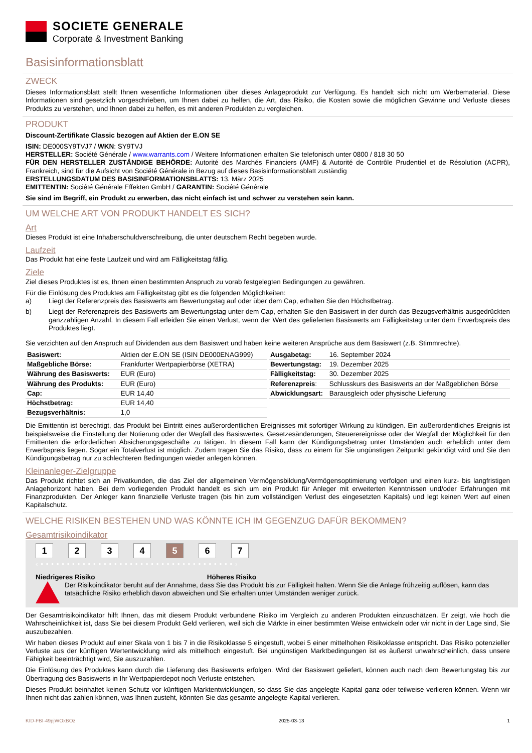SOCIETE GENERALE
Corporate & Investment Banking
Basisinformationsblatt
ZWECK
Dieses Informationsblatt stellt Ihnen wesentliche Informationen über dieses Anlageprodukt zur Verfügung. Es handelt sich nicht um Werbematerial. Diese Informationen sind gesetzlich vorgeschrieben, um Ihnen dabei zu helfen, die Art, das Risiko, die Kosten sowie die möglichen Gewinne und Verluste dieses Produkts zu verstehen, und Ihnen dabei zu helfen, es mit anderen Produkten zu vergleichen.
PRODUKT
Discount-Zertifikate Classic bezogen auf Aktien der E.ON SE
ISIN: DE000SY9TVJ7 / WKN: SY9TVJ
HERSTELLER: Société Générale / www.warrants.com / Weitere Informationen erhalten Sie telefonisch unter 0800 / 818 30 50
FÜR DEN HERSTELLER ZUSTÄNDIGE BEHÖRDE: Autorité des Marchés Financiers (AMF) & Autorité de Contrôle Prudentiel et de Résolution (ACPR), Frankreich, sind für die Aufsicht von Société Générale in Bezug auf dieses Basisinformationsblatt zuständig
ERSTELLUNGSDATUM DES BASISINFORMATIONSBLATTS: 13. März 2025
EMITTENTIN: Société Générale Effekten GmbH / GARANTIN: Société Générale
Sie sind im Begriff, ein Produkt zu erwerben, das nicht einfach ist und schwer zu verstehen sein kann.
UM WELCHE ART VON PRODUKT HANDELT ES SICH?
Art
Dieses Produkt ist eine Inhaberschuldverschreibung, die unter deutschem Recht begeben wurde.
Laufzeit
Das Produkt hat eine feste Laufzeit und wird am Fälligkeitstag fällig.
Ziele
Ziel dieses Produktes ist es, Ihnen einen bestimmten Anspruch zu vorab festgelegten Bedingungen zu gewähren.
Für die Einlösung des Produktes am Fälligkeitstag gibt es die folgenden Möglichkeiten:
a) Liegt der Referenzpreis des Basiswerts am Bewertungstag auf oder über dem Cap, erhalten Sie den Höchstbetrag.
b) Liegt der Referenzpreis des Basiswerts am Bewertungstag unter dem Cap, erhalten Sie den Basiswert in der durch das Bezugsverhältnis ausgedrückten ganzzahligen Anzahl. In diesem Fall erleiden Sie einen Verlust, wenn der Wert des gelieferten Basiswerts am Fälligkeitstag unter dem Erwerbspreis des Produktes liegt.
Sie verzichten auf den Anspruch auf Dividenden aus dem Basiswert und haben keine weiteren Ansprüche aus dem Basiswert (z.B. Stimmrechte).
| Basiswert: | Aktien der E.ON SE (ISIN DE000ENAG999) |
| Maßgebliche Börse: | Frankfurter Wertpapierbörse (XETRA) |
| Währung des Basiswerts: | EUR (Euro) |
| Währung des Produkts: | EUR (Euro) |
| Cap: | EUR 14,40 |
| Höchstbetrag: | EUR 14,40 |
| Bezugsverhältnis: | 1,0 |
| Ausgabetag: | 16. September 2024 |
| Bewertungstag: | 19. Dezember 2025 |
| Fälligkeitstag: | 30. Dezember 2025 |
| Referenzpreis : | Schlusskurs des Basiswerts an der Maßgeblichen Börse |
| Abwicklungsart: | Barausgleich oder physische Lieferung |
Die Emittentin ist berechtigt, das Produkt bei Eintritt eines außerordentlichen Ereignisses mit sofortiger Wirkung zu kündigen. Ein außerordentliches Ereignis ist beispielsweise die Einstellung der Notierung oder der Wegfall des Basiswertes, Gesetzesänderungen, Steuerereignisse oder der Wegfall der Möglichkeit für den Emittenten die erforderlichen Absicherungsgeschäfte zu tätigen. In diesem Fall kann der Kündigungsbetrag unter Umständen auch erheblich unter dem Erwerbspreis liegen. Sogar ein Totalverlust ist möglich. Zudem tragen Sie das Risiko, dass zu einem für Sie ungünstigen Zeitpunkt gekündigt wird und Sie den Kündigungsbetrag nur zu schlechteren Bedingungen wieder anlegen können.
Kleinanleger-Zielgruppe
Das Produkt richtet sich an Privatkunden, die das Ziel der allgemeinen Vermögensbildung/Vermögensoptimierung verfolgen und einen kurz- bis langfristigen Anlagehorizont haben. Bei dem vorliegenden Produkt handelt es sich um ein Produkt für Anleger mit erweiterten Kenntnissen und/oder Erfahrungen mit Finanzprodukten. Der Anleger kann finanzielle Verluste tragen (bis hin zum vollständigen Verlust des eingesetzten Kapitals) und legt keinen Wert auf einen Kapitalschutz.
WELCHE RISIKEN BESTEHEN UND WAS KÖNNTE ICH IM GEGENZUG DAFÜR BEKOMMEN?
Gesamtrisikoindikator
1 2 3 4 5 6 7
‹ • • • • • • • • • • • • • • • • • • • • • • • • • • • • • • • • • • • • • ›
Niedrigeres Risiko Höheres Risiko
Der Risikoindikator beruht auf der Annahme, dass Sie das Produkt bis zur Fälligkeit halten. Wenn Sie die Anlage frühzeitig auflösen, kann das tatsächliche Risiko erheblich davon abweichen und Sie erhalten unter Umständen weniger zurück.
Der Gesamtrisikoindikator hilft Ihnen, das mit diesem Produkt verbundene Risiko im Vergleich zu anderen Produkten einzuschätzen. Er zeigt, wie hoch die Wahrscheinlichkeit ist, dass Sie bei diesem Produkt Geld verlieren, weil sich die Märkte in einer bestimmten Weise entwickeln oder wir nicht in der Lage sind, Sie auszubezahlen.
Wir haben dieses Produkt auf einer Skala von 1 bis 7 in die Risikoklasse 5 eingestuft, wobei 5 einer mittelhohen Risikoklasse entspricht. Das Risiko potenzieller Verluste aus der künftigen Wertentwicklung wird als mittelhoch eingestuft. Bei ungünstigen Marktbedingungen ist es äußerst unwahrscheinlich, dass unsere Fähigkeit beeinträchtigt wird, Sie auszuzahlen.
Die Einlösung des Produktes kann durch die Lieferung des Basiswerts erfolgen. Wird der Basiswert geliefert, können auch nach dem Bewertungstag bis zur Übertragung des Basiswerts in Ihr Wertpapierdepot noch Verluste entstehen.
Dieses Produkt beinhaltet keinen Schutz vor künftigen Marktentwicklungen, so dass Sie das angelegte Kapital ganz oder teilweise verlieren können. Wenn wir Ihnen nicht das zahlen können, was Ihnen zusteht, könnten Sie das gesamte angelegte Kapital verlieren.
KID-FBI-49pjWOxBOz 2025-03-13 1